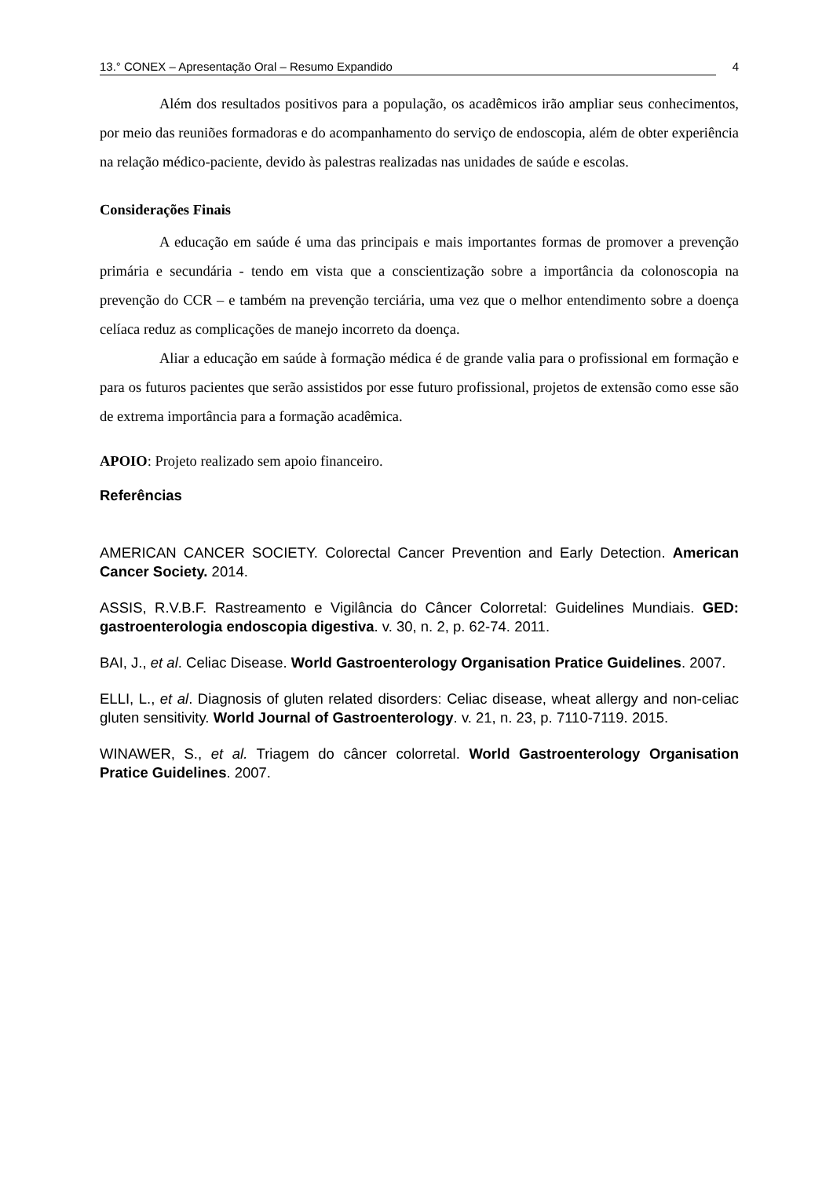13.° CONEX – Apresentação Oral – Resumo Expandido 4
Além dos resultados positivos para a população, os acadêmicos irão ampliar seus conhecimentos, por meio das reuniões formadoras e do acompanhamento do serviço de endoscopia, além de obter experiência na relação médico-paciente, devido às palestras realizadas nas unidades de saúde e escolas.
Considerações Finais
A educação em saúde é uma das principais e mais importantes formas de promover a prevenção primária e secundária - tendo em vista que a conscientização sobre a importância da colonoscopia na prevenção do CCR – e também na prevenção terciária, uma vez que o melhor entendimento sobre a doença celíaca reduz as complicações de manejo incorreto da doença.
Aliar a educação em saúde à formação médica é de grande valia para o profissional em formação e para os futuros pacientes que serão assistidos por esse futuro profissional, projetos de extensão como esse são de extrema importância para a formação acadêmica.
APOIO: Projeto realizado sem apoio financeiro.
Referências
AMERICAN CANCER SOCIETY. Colorectal Cancer Prevention and Early Detection. American Cancer Society. 2014.
ASSIS, R.V.B.F. Rastreamento e Vigilância do Câncer Colorretal: Guidelines Mundiais. GED: gastroenterologia endoscopia digestiva. v. 30, n. 2, p. 62-74. 2011.
BAI, J., et al. Celiac Disease. World Gastroenterology Organisation Pratice Guidelines. 2007.
ELLI, L., et al. Diagnosis of gluten related disorders: Celiac disease, wheat allergy and non-celiac gluten sensitivity. World Journal of Gastroenterology. v. 21, n. 23, p. 7110-7119. 2015.
WINAWER, S., et al. Triagem do câncer colorretal. World Gastroenterology Organisation Pratice Guidelines. 2007.